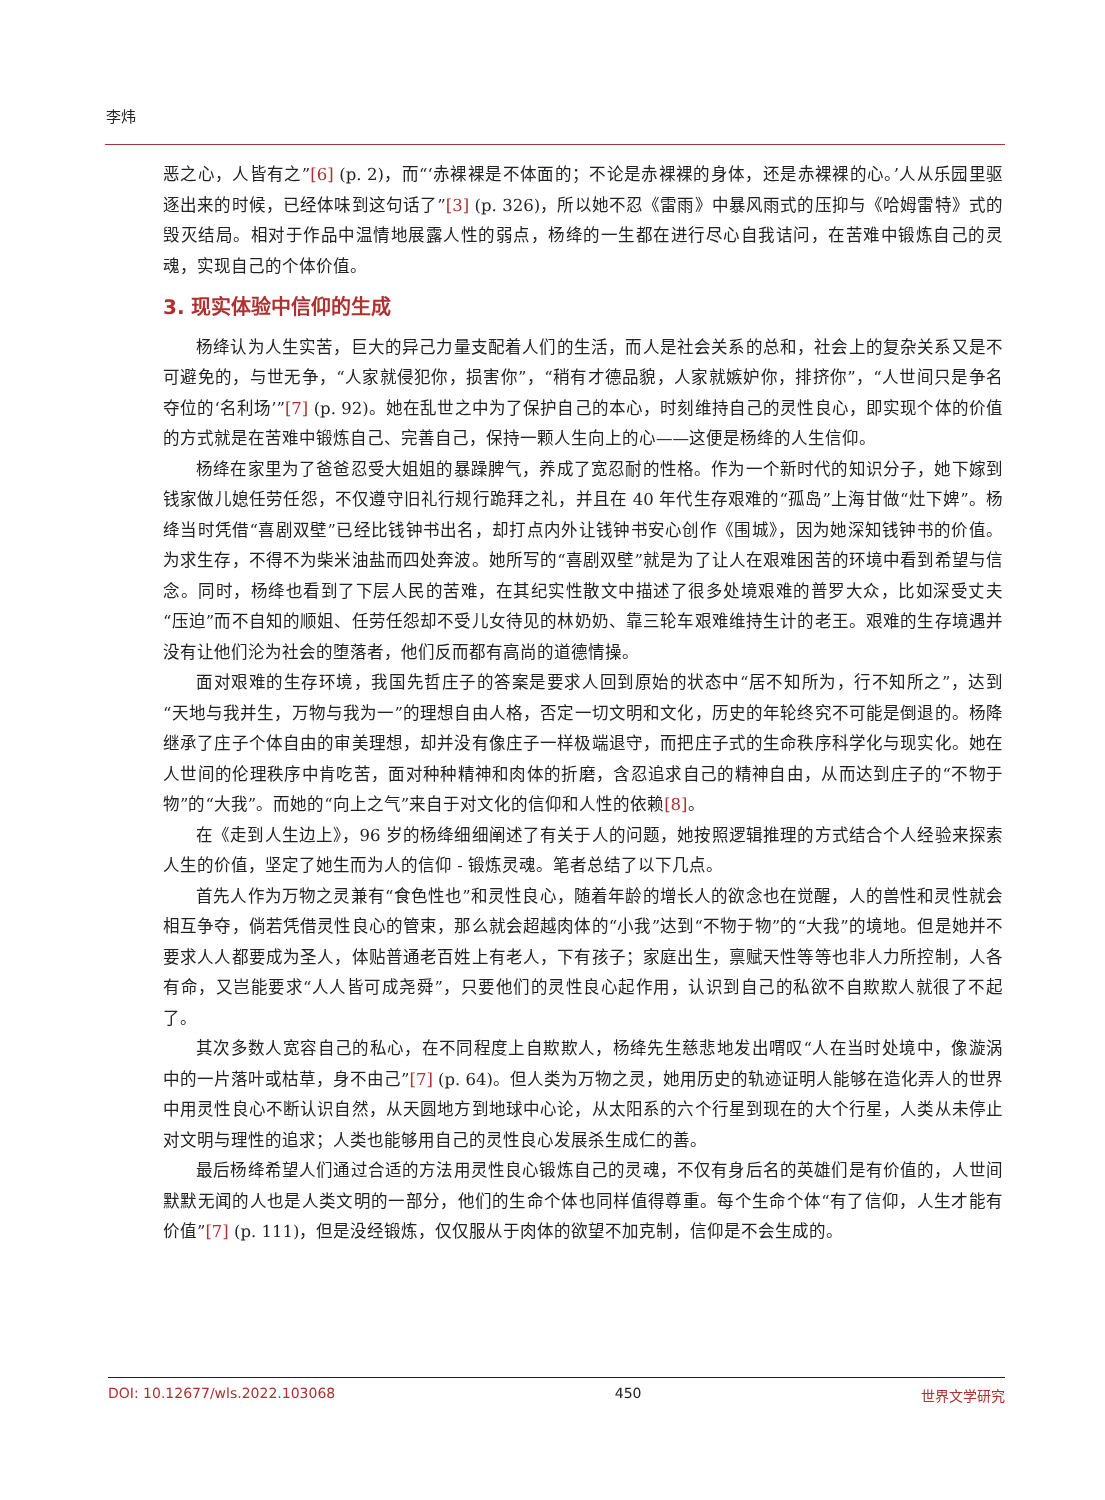李炜
恶之心，人皆有之”[6] (p. 2)，而“‘赤裸裸是不体面的；不论是赤裸裸的身体，还是赤裸裸的心。’人从乐园里驱逐出来的时候，已经体味到这句话了”[3] (p. 326)，所以她不忍《雷雨》中暴风雨式的压抑与《哈姆雷特》式的毁灭结局。相对于作品中温情地展露人性的弱点，杨绛的一生都在进行尽心自我诘问，在苦难中锻炼自己的灵魂，实现自己的个体价值。
3. 现实体验中信仰的生成
杨绛认为人生实苦，巨大的异己力量支配着人们的生活，而人是社会关系的总和，社会上的复杂关系又是不可避免的，与世无争，“人家就侵犯你，损害你”，“稍有才德品貌，人家就嫉妒你，排挤你”，“人世间只是争名夺位的‘名利场’”[7] (p. 92)。她在乱世之中为了保护自己的本心，时刻维持自己的灵性良心，即实现个体的价值的方式就是在苦难中锻炼自己、完善自己，保持一颗人生向上的心——这便是杨绛的人生信仰。
杨绛在家里为了爸爸忍受大姐姐的暴躁脾气，养成了宽忍耐的性格。作为一个新时代的知识分子，她下嫁到钱家做儿媳任劳任怨，不仅遵守旧礼行规行跪拜之礼，并且在 40 年代生存艰难的“孤岛”上海甘做“灶下婢”。杨绛当时凭借“喜剧双壁”已经比钱钟书出名，却打点内外让钱钟书安心创作《围城》，因为她深知钱钟书的价值。为求生存，不得不为柴米油盐而四处奔波。她所写的“喜剧双壁”就是为了让人在艰难困苦的环境中看到希望与信念。同时，杨绛也看到了下层人民的苦难，在其纪实性散文中描述了很多处境艰难的普罗大众，比如深受丈夫“压迫”而不自知的顺姐、任劳任怨却不受儿女待见的林奶奶、靠三轮车艰难维持生计的老王。艰难的生存境遇并没有让他们沦为社会的堕落者，他们反而都有高尚的道德情操。
面对艰难的生存环境，我国先哲庄子的答案是要求人回到原始的状态中“居不知所为，行不知所之”，达到“天地与我并生，万物与我为一”的理想自由人格，否定一切文明和文化，历史的年轮终究不可能是倒退的。杨降继承了庄子个体自由的审美理想，却并没有像庄子一样极端退守，而把庄子式的生命秩序科学化与现实化。她在人世间的伦理秩序中肯吃苦，面对种种精神和肉体的折磨，含忍追求自己的精神自由，从而达到庄子的“不物于物”的“大我”。而她的“向上之气”来自于对文化的信仰和人性的依赖[8]。
在《走到人生边上》，96 岁的杨绛细细阐述了有关于人的问题，她按照逻辑推理的方式结合个人经验来探索人生的价值，坚定了她生而为人的信仰 - 锻炼灵魂。笔者总结了以下几点。
首先人作为万物之灵兼有“食色性也”和灵性良心，随着年龄的增长人的欲念也在觉醒，人的兽性和灵性就会相互争夺，倘若凭借灵性良心的管束，那么就会超越肉体的“小我”达到“不物于物”的“大我”的境地。但是她并不要求人人都要成为圣人，体贴普通老百姓上有老人，下有孩子；家庭出生，禀赋天性等等也非人力所控制，人各有命，又岂能要求“人人皆可成尧舜”，只要他们的灵性良心起作用，认识到自己的私欲不自欺欺人就很了不起了。
其次多数人宽容自己的私心，在不同程度上自欺欺人，杨绛先生慈悲地发出喟叹“人在当时处境中，像漩涡中的一片落叶或枯草，身不由己”[7] (p. 64)。但人类为万物之灵，她用历史的轨迹证明人能够在造化弄人的世界中用灵性良心不断认识自然，从天圆地方到地球中心论，从太阳系的六个行星到现在的大个行星，人类从未停止对文明与理性的追求；人类也能够用自己的灵性良心发展杀生成仁的善。
最后杨绛希望人们通过合适的方法用灵性良心锻炼自己的灵魂，不仅有身后名的英雄们是有价值的，人世间默默无闻的人也是人类文明的一部分，他们的生命个体也同样值得尊重。每个生命个体“有了信仰，人生才能有价值”[7] (p. 111)，但是没经锻炼，仅仅服从于肉体的欲望不加克制，信仰是不会生成的。
DOI: 10.12677/wls.2022.103068 450 世界文学研究